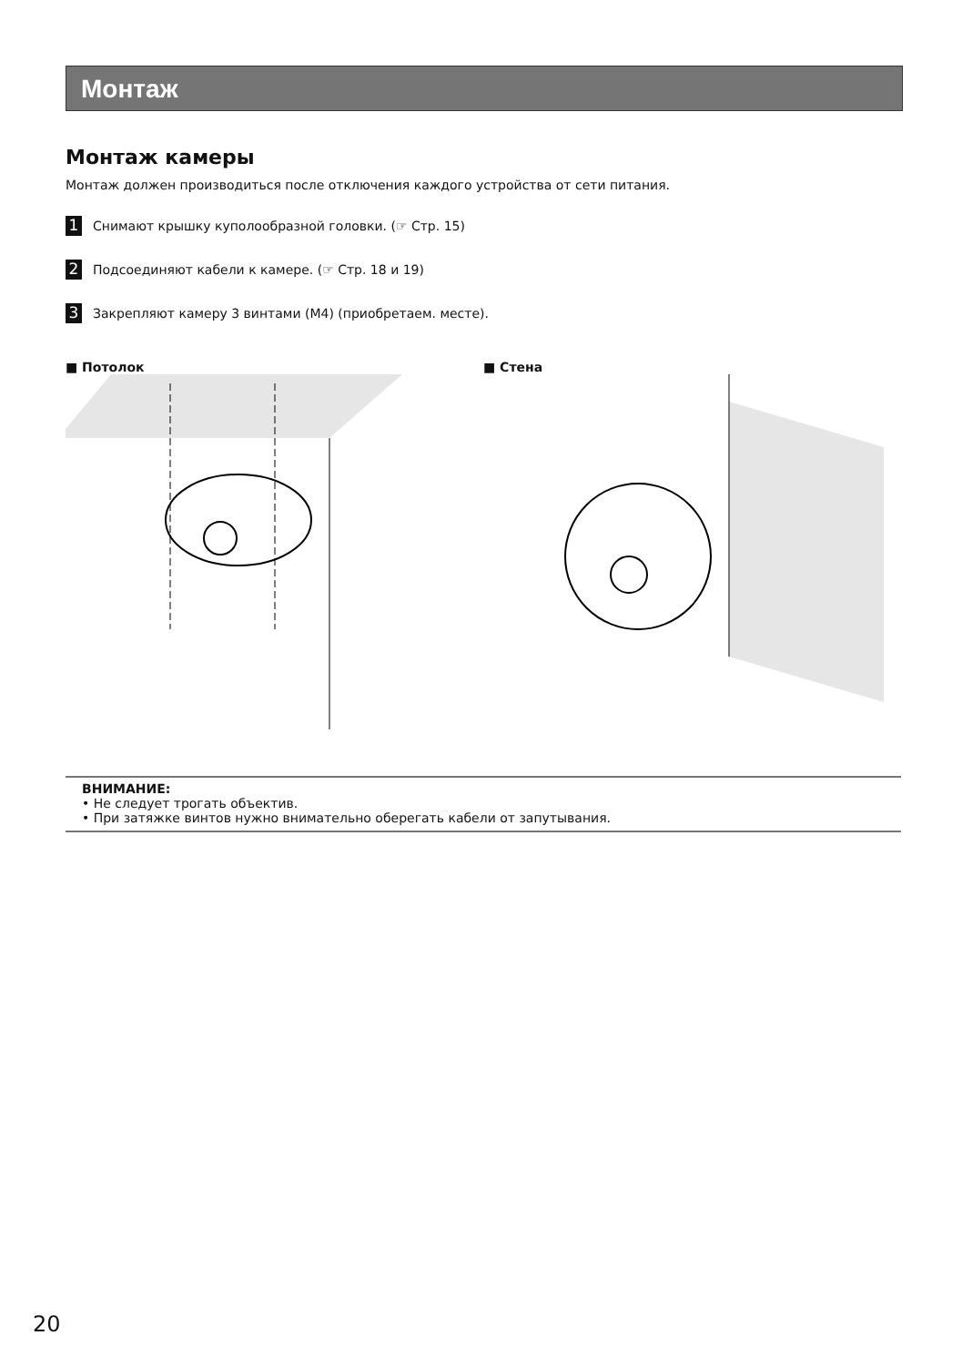Монтаж
Монтаж камеры
Монтаж должен производиться после отключения каждого устройства от сети питания.
1 Снимают крышку куполообразной головки. (☞ Стр. 15)
2 Подсоединяют кабели к камере. (☞ Стр. 18 и 19)
3 Закрепляют камеру 3 винтами (M4) (приобретаем. месте).
■ Потолок ■ Стена
ВНИМАНИЕ:
• Не следует трогать объектив.
• При затяжке винтов нужно внимательно оберегать кабели от запутывания.
20